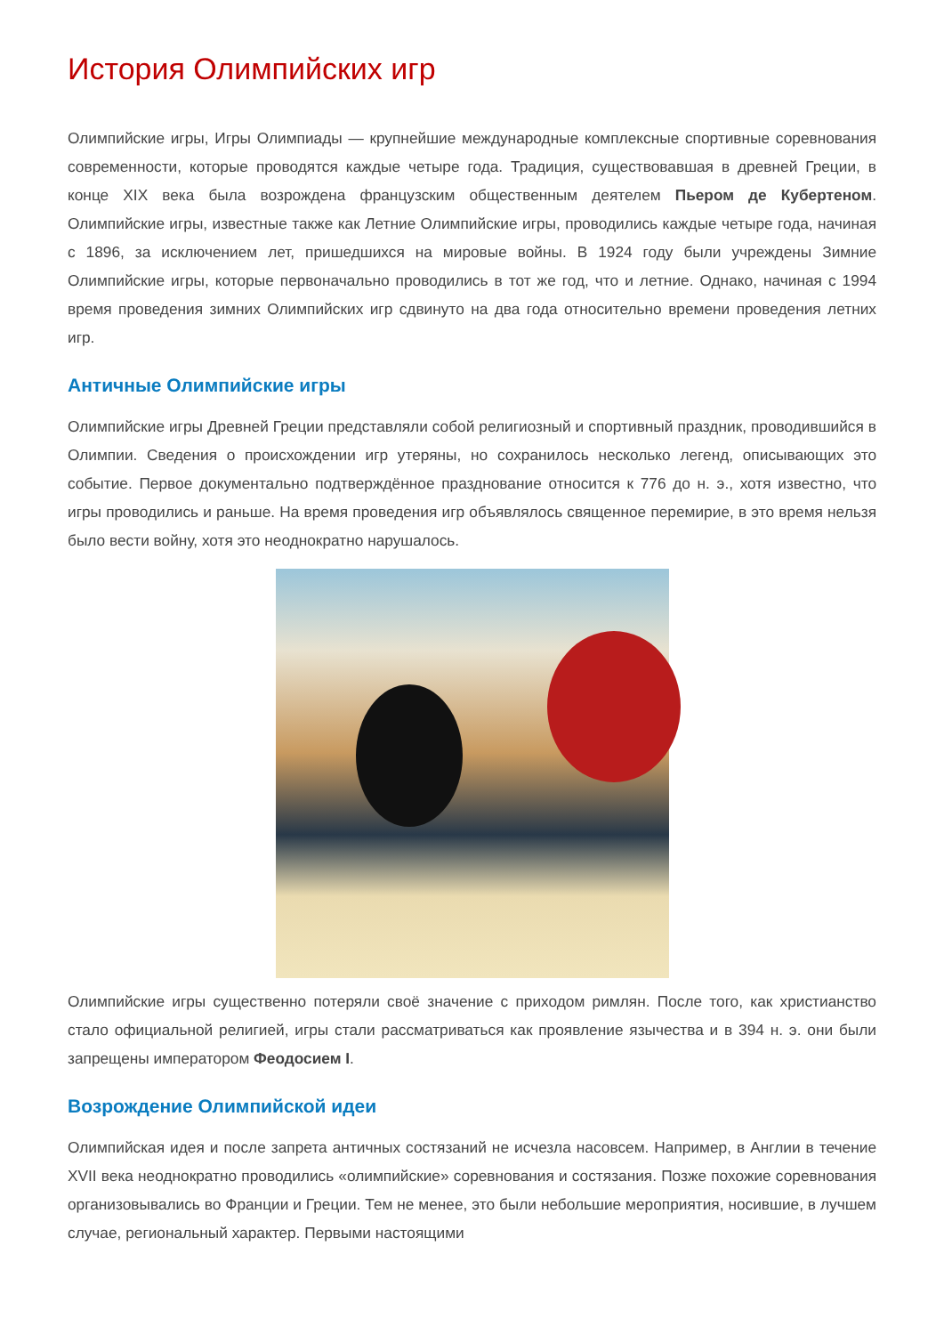История Олимпийских игр
Олимпийские игры, Игры Олимпиады — крупнейшие международные комплексные спортивные соревнования современности, которые проводятся каждые четыре года. Традиция, существовавшая в древней Греции, в конце XIX века была возрождена французским общественным деятелем Пьером де Кубертеном. Олимпийские игры, известные также как Летние Олимпийские игры, проводились каждые четыре года, начиная с 1896, за исключением лет, пришедшихся на мировые войны. В 1924 году были учреждены Зимние Олимпийские игры, которые первоначально проводились в тот же год, что и летние. Однако, начиная с 1994 время проведения зимних Олимпийских игр сдвинуто на два года относительно времени проведения летних игр.
Античные Олимпийские игры
Олимпийские игры Древней Греции представляли собой религиозный и спортивный праздник, проводившийся в Олимпии. Сведения о происхождении игр утеряны, но сохранилось несколько легенд, описывающих это событие. Первое документально подтверждённое празднование относится к 776 до н. э., хотя известно, что игры проводились и раньше. На время проведения игр объявлялось священное перемирие, в это время нельзя было вести войну, хотя это неоднократно нарушалось.
Олимпийские игры существенно потеряли своё значение с приходом римлян. После того, как христианство стало официальной религией, игры стали рассматриваться как проявление язычества и в 394 н. э. они были запрещены императором Феодосием I.
Возрождение Олимпийской идеи
Олимпийская идея и после запрета античных состязаний не исчезла насовсем. Например, в Англии в течение XVII века неоднократно проводились «олимпийские» соревнования и состязания. Позже похожие соревнования организовывались во Франции и Греции. Тем не менее, это были небольшие мероприятия, носившие, в лучшем случае, региональный характер. Первыми настоящими